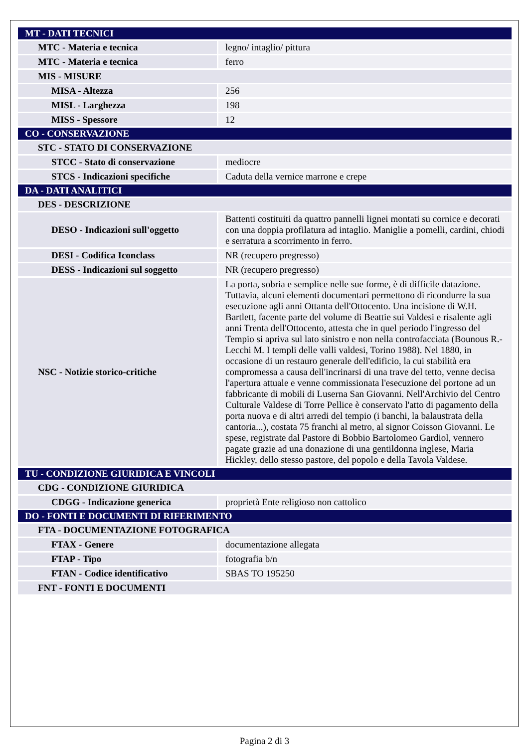| MT - DATI TECNICI | |
| MTC - Materia e tecnica | legno/ intaglio/ pittura |
| MTC - Materia e tecnica | ferro |
| MIS - MISURE | |
| MISA - Altezza | 256 |
| MISL - Larghezza | 198 |
| MISS - Spessore | 12 |
| CO - CONSERVAZIONE | |
| STC - STATO DI CONSERVAZIONE | |
| STCC - Stato di conservazione | mediocre |
| STCS - Indicazioni specifiche | Caduta della vernice marrone e crepe |
| DA - DATI ANALITICI | |
| DES - DESCRIZIONE | |
| DESO - Indicazioni sull'oggetto | Battenti costituiti da quattro pannelli lignei montati su cornice e decorati con una doppia profilatura ad intaglio. Maniglie a pomelli, cardini, chiodi e serratura a scorrimento in ferro. |
| DESI - Codifica Iconclass | NR (recupero pregresso) |
| DESS - Indicazioni sul soggetto | NR (recupero pregresso) |
| NSC - Notizie storico-critiche | La porta, sobria e semplice nelle sue forme, è di difficile datazione. Tuttavia, alcuni elementi documentari permettono di ricondurre la sua esecuzione agli anni Ottanta dell'Ottocento. Una incisione di W.H. Bartlett, facente parte del volume di Beattie sui Valdesi e risalente agli anni Trenta dell'Ottocento, attesta che in quel periodo l'ingresso del Tempio si apriva sul lato sinistro e non nella controfacciata (Bounous R.-Lecchi M. I templi delle valli valdesi, Torino 1988). Nel 1880, in occasione di un restauro generale dell'edificio, la cui stabilità era compromessa a causa dell'incrinarsi di una trave del tetto, venne decisa l'apertura attuale e venne commissionata l'esecuzione del portone ad un fabbricante di mobili di Luserna San Giovanni. Nell'Archivio del Centro Culturale Valdese di Torre Pellice è conservato l'atto di pagamento della porta nuova e di altri arredi del tempio (i banchi, la balaustrata della cantoria...), costata 75 franchi al metro, al signor Coisson Giovanni. Le spese, registrate dal Pastore di Bobbio Bartolomeo Gardiol, vennero pagate grazie ad una donazione di una gentildonna inglese, Maria Hickley, dello stesso pastore, del popolo e della Tavola Valdese. |
| TU - CONDIZIONE GIURIDICA E VINCOLI | |
| CDG - CONDIZIONE GIURIDICA | |
| CDGG - Indicazione generica | proprietà Ente religioso non cattolico |
| DO - FONTI E DOCUMENTI DI RIFERIMENTO | |
| FTA - DOCUMENTAZIONE FOTOGRAFICA | |
| FTAX - Genere | documentazione allegata |
| FTAP - Tipo | fotografia b/n |
| FTAN - Codice identificativo | SBAS TO 195250 |
| FNT - FONTI E DOCUMENTI | |
Pagina 2 di 3